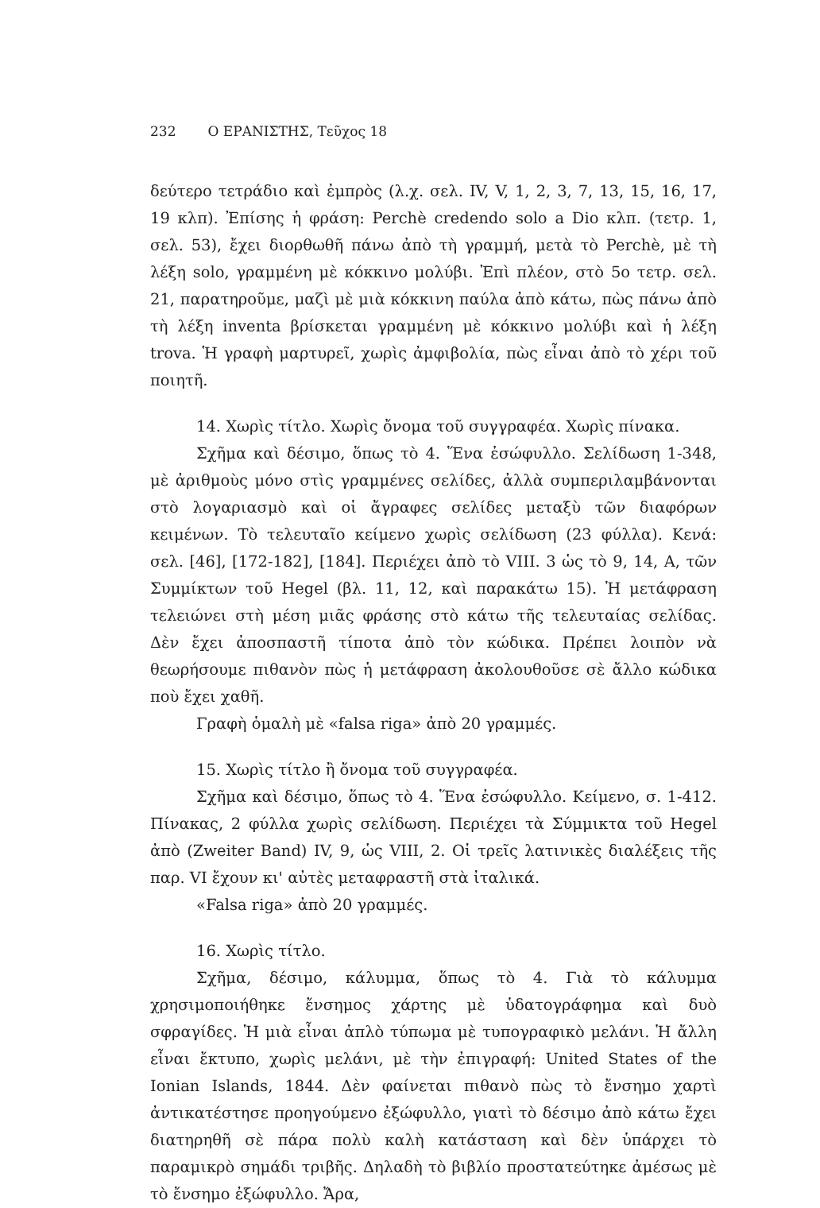232 Ο ΕΡΑΝΙΣΤΗΣ, Τεῦχος 18
δεύτερο τετράδιο καὶ ἐμπρὸς (λ.χ. σελ. IV, V, 1, 2, 3, 7, 13, 15, 16, 17, 19 κλπ). Ἐπίσης ἡ φράση: Perchè credendo solo a Dio κλπ. (τετρ. 1, σελ. 53), ἔχει διορθωθῆ πάνω ἀπὸ τὴ γραμμή, μετὰ τὸ Perchè, μὲ τὴ λέξη solo, γραμμένη μὲ κόκκινο μολύβι. Ἐπὶ πλέον, στὸ 5ο τετρ. σελ. 21, παρατηροῦμε, μαζὶ μὲ μιὰ κόκκινη παύλα ἀπὸ κάτω, πὼς πάνω ἀπὸ τὴ λέξη inventa βρίσκεται γραμμένη μὲ κόκκινο μολύβι καὶ ἡ λέξη trova. Ἡ γραφὴ μαρτυρεῖ, χωρὶς ἀμφιβολία, πὼς εἶναι ἀπὸ τὸ χέρι τοῦ ποιητῆ.
14. Χωρὶς τίτλο. Χωρὶς ὄνομα τοῦ συγγραφέα. Χωρὶς πίνακα.
Σχῆμα καὶ δέσιμο, ὅπως τὸ 4. Ἕνα ἐσώφυλλο. Σελίδωση 1-348, μὲ ἀριθμοὺς μόνο στὶς γραμμένες σελίδες, ἀλλὰ συμπεριλαμβάνονται στὸ λογαριασμὸ καὶ οἱ ἄγραφες σελίδες μεταξὺ τῶν διαφόρων κειμένων. Τὸ τελευταῖο κείμενο χωρὶς σελίδωση (23 φύλλα). Κενά: σελ. [46], [172-182], [184]. Περιέχει ἀπὸ τὸ VIII. 3 ὡς τὸ 9, 14, A, τῶν Συμμίκτων τοῦ Hegel (βλ. 11, 12, καὶ παρακάτω 15). Ἡ μετάφραση τελειώνει στὴ μέση μιᾶς φράσης στὸ κάτω τῆς τελευταίας σελίδας. Δὲν ἔχει ἀποσπαστῆ τίποτα ἀπὸ τὸν κώδικα. Πρέπει λοιπὸν νὰ θεωρήσουμε πιθανὸν πὼς ἡ μετάφραση ἀκολουθοῦσε σὲ ἄλλο κώδικα ποὺ ἔχει χαθῆ.
Γραφὴ ὁμαλὴ μὲ «falsa riga» ἀπὸ 20 γραμμές.
15. Χωρὶς τίτλο ἢ ὄνομα τοῦ συγγραφέα.
Σχῆμα καὶ δέσιμο, ὅπως τὸ 4. Ἕνα ἐσώφυλλο. Κείμενο, σ. 1-412. Πίνακας, 2 φύλλα χωρὶς σελίδωση. Περιέχει τὰ Σύμμικτα τοῦ Hegel ἀπὸ (Zweiter Band) IV, 9, ὡς VIII, 2. Οἱ τρεῖς λατινικὲς διαλέξεις τῆς παρ. VI ἔχουν κι' αὐτὲς μεταφραστῆ στὰ ἰταλικά.
«Falsa riga» ἀπὸ 20 γραμμές.
16. Χωρὶς τίτλο.
Σχῆμα, δέσιμο, κάλυμμα, ὅπως τὸ 4. Γιὰ τὸ κάλυμμα χρησιμοποιήθηκε ἔνσημος χάρτης μὲ ὑδατογράφημα καὶ δυὸ σφραγίδες. Ἡ μιὰ εἶναι ἁπλὸ τύπωμα μὲ τυπογραφικὸ μελάνι. Ἡ ἄλλη εἶναι ἔκτυπο, χωρὶς μελάνι, μὲ τὴν ἐπιγραφή: United States of the Ionian Islands, 1844. Δὲν φαίνεται πιθανὸ πὼς τὸ ἔνσημο χαρτὶ ἀντικατέστησε προηγούμενο ἐξώφυλλο, γιατὶ τὸ δέσιμο ἀπὸ κάτω ἔχει διατηρηθῆ σὲ πάρα πολὺ καλὴ κατάσταση καὶ δὲν ὑπάρχει τὸ παραμικρὸ σημάδι τριβῆς. Δηλαδὴ τὸ βιβλίο προστατεύτηκε ἀμέσως μὲ τὸ ἔνσημο ἐξώφυλλο. Ἄρα,